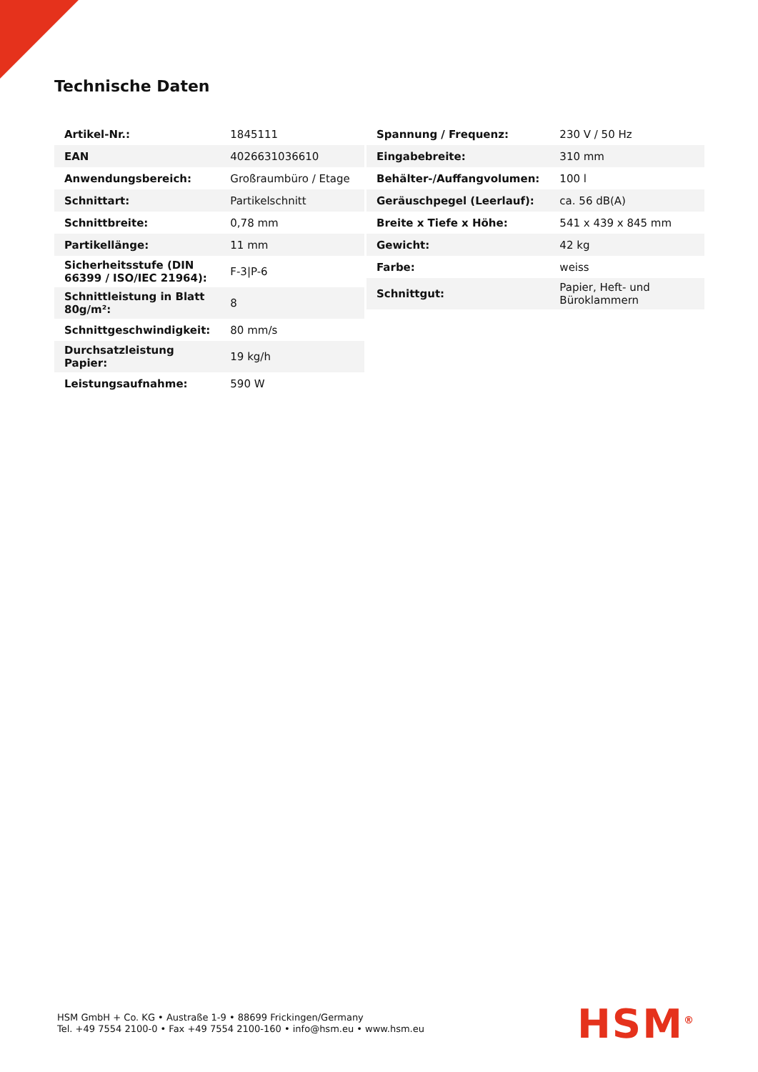Technische Daten
| Artikel-Nr.: | 1845111 |
| EAN | 4026631036610 |
| Anwendungsbereich: | Großraumbüro / Etage |
| Schnittart: | Partikelschnitt |
| Schnittbreite: | 0,78 mm |
| Partikellänge: | 11 mm |
| Sicherheitsstufe (DIN 66399 / ISO/IEC 21964): | F-3/P-6 |
| Schnittleistung in Blatt 80g/m²: | 8 |
| Schnittgeschwindigkeit: | 80 mm/s |
| Durchsatzleistung Papier: | 19 kg/h |
| Leistungsaufnahme: | 590 W |
| Spannung / Frequenz: | 230 V / 50 Hz |
| Eingabebreite: | 310 mm |
| Behälter-/Auffangvolumen: | 100 l |
| Geräuschpegel (Leerlauf): | ca. 56 dB(A) |
| Breite x Tiefe x Höhe: | 541 x 439 x 845 mm |
| Gewicht: | 42 kg |
| Farbe: | weiss |
| Schnittgut: | Papier, Heft- und Büroklammern |
HSM GmbH + Co. KG • Austraße 1-9 • 88699 Frickingen/Germany
Tel. +49 7554 2100-0 • Fax +49 7554 2100-160 • info@hsm.eu • www.hsm.eu
HSM<sup>®</sup>